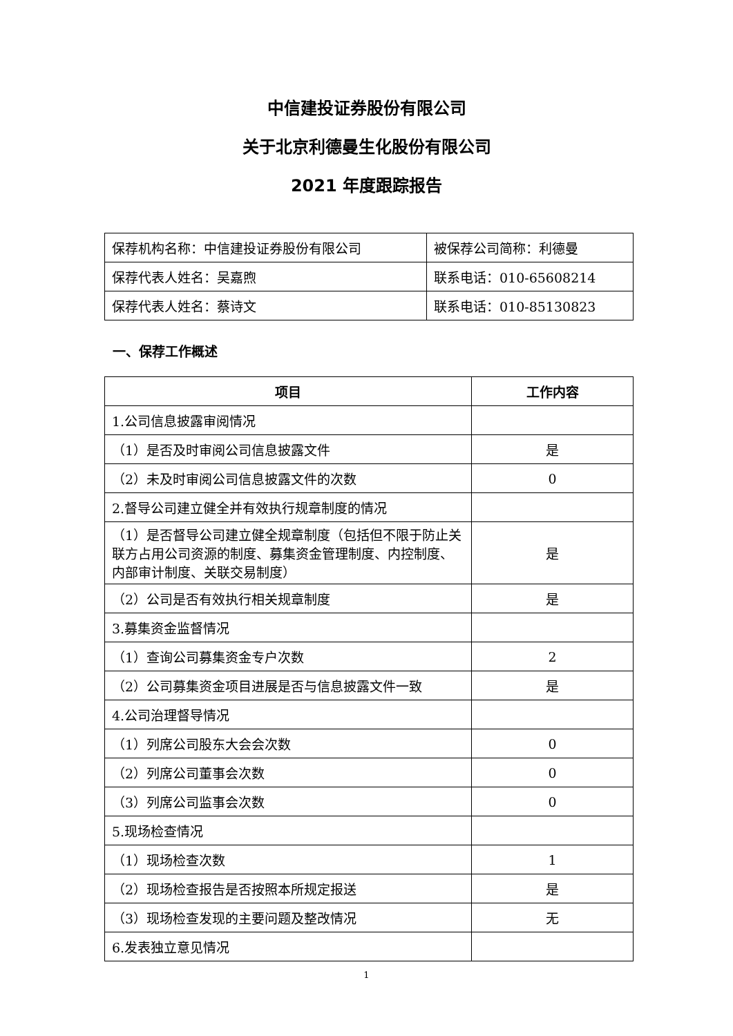中信建投证券股份有限公司
关于北京利德曼生化股份有限公司
2021 年度跟踪报告
| 保荐机构名称：中信建投证券股份有限公司 | 被保荐公司简称：利德曼 |
| 保荐代表人姓名：吴嘉煦 | 联系电话：010-65608214 |
| 保荐代表人姓名：蔡诗文 | 联系电话：010-85130823 |
一、保荐工作概述
| 项目 | 工作内容 |
| --- | --- |
| 1.公司信息披露审阅情况 | |
| （1）是否及时审阅公司信息披露文件 | 是 |
| （2）未及时审阅公司信息披露文件的次数 | 0 |
| 2.督导公司建立健全并有效执行规章制度的情况 | |
| （1）是否督导公司建立健全规章制度（包括但不限于防止关联方占用公司资源的制度、募集资金管理制度、内控制度、内部审计制度、关联交易制度） | 是 |
| （2）公司是否有效执行相关规章制度 | 是 |
| 3.募集资金监督情况 | |
| （1）查询公司募集资金专户次数 | 2 |
| （2）公司募集资金项目进展是否与信息披露文件一致 | 是 |
| 4.公司治理督导情况 | |
| （1）列席公司股东大会会次数 | 0 |
| （2）列席公司董事会次数 | 0 |
| （3）列席公司监事会次数 | 0 |
| 5.现场检查情况 | |
| （1）现场检查次数 | 1 |
| （2）现场检查报告是否按照本所规定报送 | 是 |
| （3）现场检查发现的主要问题及整改情况 | 无 |
| 6.发表独立意见情况 | |
1